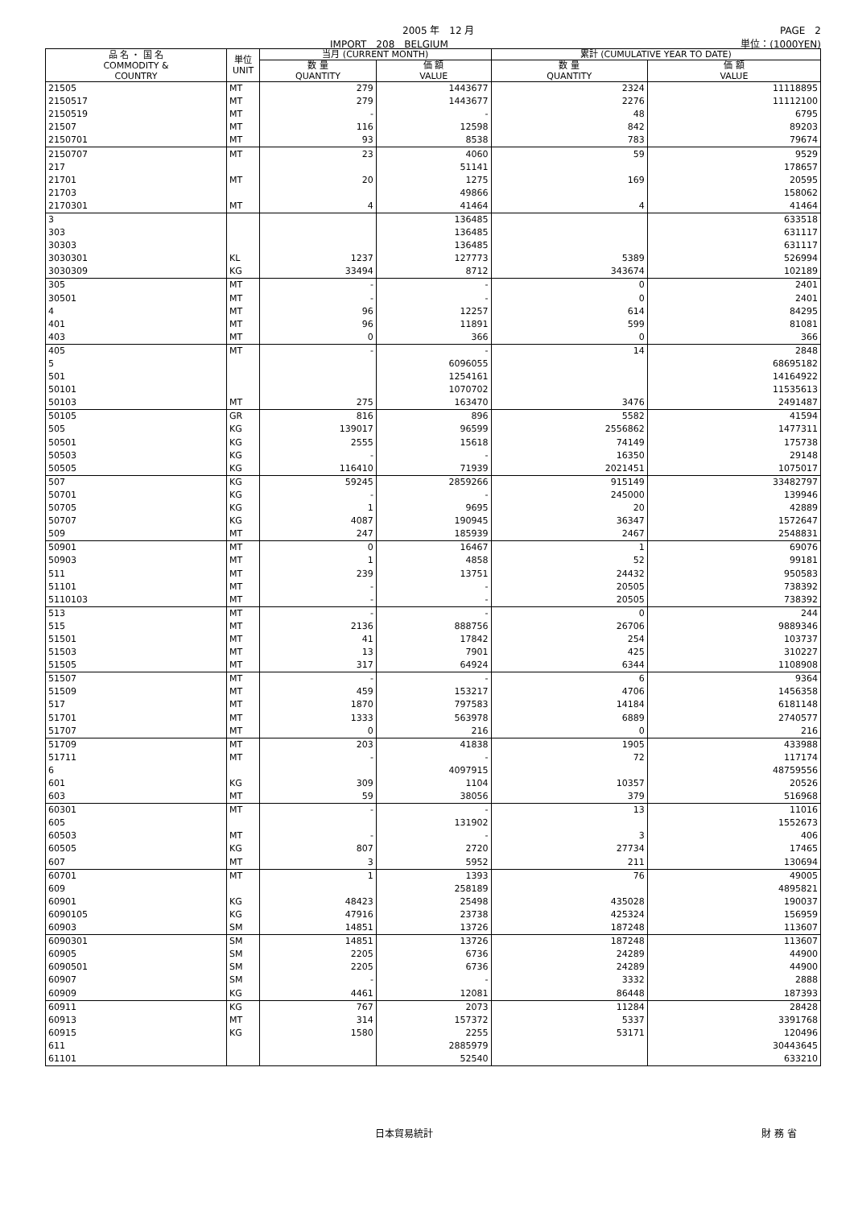2005 年　12 月 PAGE　2
IMPORT　208　BELGIUM 単位：(1000YEN)
| 品 名 ・ 国 名 COMMODITY & COUNTRY | 単位 UNIT | 当月 (CURRENT MONTH) | | 累計 (CUMULATIVE YEAR TO DATE) | |
| --- | --- | --- | --- | --- | --- |
| | | 数 量 QUANTITY | 価 額 VALUE | 数 量 QUANTITY | 価 額 VALUE |
| 21505 | MT | 279 | 1443677 | 2324 | 11118895 |
| 2150517 | MT | 279 | 1443677 | 2276 | 11112100 |
| 2150519 | MT | - | - | 48 | 6795 |
| 21507 | MT | 116 | 12598 | 842 | 89203 |
| 2150701 | MT | 93 | 8538 | 783 | 79674 |
| 2150707 | MT | 23 | 4060 | 59 | 9529 |
| 217 | | | 51141 | | 178657 |
| 21701 | MT | 20 | 1275 | 169 | 20595 |
| 21703 | | | 49866 | | 158062 |
| 2170301 | MT | 4 | 41464 | 4 | 41464 |
| 3 | | | 136485 | | 633518 |
| 303 | | | 136485 | | 631117 |
| 30303 | | | 136485 | | 631117 |
| 3030301 | KL | 1237 | 127773 | 5389 | 526994 |
| 3030309 | KG | 33494 | 8712 | 343674 | 102189 |
| 305 | MT | - | - | 0 | 2401 |
| 30501 | MT | - | - | 0 | 2401 |
| 4 | MT | 96 | 12257 | 614 | 84295 |
| 401 | MT | 96 | 11891 | 599 | 81081 |
| 403 | MT | 0 | 366 | 0 | 366 |
| 405 | MT | - | - | 14 | 2848 |
| 5 | | | 6096055 | | 68695182 |
| 501 | | | 1254161 | | 14164922 |
| 50101 | | | 1070702 | | 11535613 |
| 50103 | MT | 275 | 163470 | 3476 | 2491487 |
| 50105 | GR | 816 | 896 | 5582 | 41594 |
| 505 | KG | 139017 | 96599 | 2556862 | 1477311 |
| 50501 | KG | 2555 | 15618 | 74149 | 175738 |
| 50503 | KG | - | - | 16350 | 29148 |
| 50505 | KG | 116410 | 71939 | 2021451 | 1075017 |
| 507 | KG | 59245 | 2859266 | 915149 | 33482797 |
| 50701 | KG | - | - | 245000 | 139946 |
| 50705 | KG | 1 | 9695 | 20 | 42889 |
| 50707 | KG | 4087 | 190945 | 36347 | 1572647 |
| 509 | MT | 247 | 185939 | 2467 | 2548831 |
| 50901 | MT | 0 | 16467 | 1 | 69076 |
| 50903 | MT | 1 | 4858 | 52 | 99181 |
| 511 | MT | 239 | 13751 | 24432 | 950583 |
| 51101 | MT | - | - | 20505 | 738392 |
| 5110103 | MT | - | - | 20505 | 738392 |
| 513 | MT | - | - | 0 | 244 |
| 515 | MT | 2136 | 888756 | 26706 | 9889346 |
| 51501 | MT | 41 | 17842 | 254 | 103737 |
| 51503 | MT | 13 | 7901 | 425 | 310227 |
| 51505 | MT | 317 | 64924 | 6344 | 1108908 |
| 51507 | MT | - | - | 6 | 9364 |
| 51509 | MT | 459 | 153217 | 4706 | 1456358 |
| 517 | MT | 1870 | 797583 | 14184 | 6181148 |
| 51701 | MT | 1333 | 563978 | 6889 | 2740577 |
| 51707 | MT | 0 | 216 | 0 | 216 |
| 51709 | MT | 203 | 41838 | 1905 | 433988 |
| 51711 | MT | - | - | 72 | 117174 |
| 6 | | | 4097915 | | 48759556 |
| 601 | KG | 309 | 1104 | 10357 | 20526 |
| 603 | MT | 59 | 38056 | 379 | 516968 |
| 60301 | MT | - | - | 13 | 11016 |
| 605 | | | 131902 | | 1552673 |
| 60503 | MT | - | - | 3 | 406 |
| 60505 | KG | 807 | 2720 | 27734 | 17465 |
| 607 | MT | 3 | 5952 | 211 | 130694 |
| 60701 | MT | 1 | 1393 | 76 | 49005 |
| 609 | | | 258189 | | 4895821 |
| 60901 | KG | 48423 | 25498 | 435028 | 190037 |
| 6090105 | KG | 47916 | 23738 | 425324 | 156959 |
| 60903 | SM | 14851 | 13726 | 187248 | 113607 |
| 6090301 | SM | 14851 | 13726 | 187248 | 113607 |
| 60905 | SM | 2205 | 6736 | 24289 | 44900 |
| 6090501 | SM | 2205 | 6736 | 24289 | 44900 |
| 60907 | SM | - | - | 3332 | 2888 |
| 60909 | KG | 4461 | 12081 | 86448 | 187393 |
| 60911 | KG | 767 | 2073 | 11284 | 28428 |
| 60913 | MT | 314 | 157372 | 5337 | 3391768 |
| 60915 | KG | 1580 | 2255 | 53171 | 120496 |
| 611 | | | 2885979 | | 30443645 |
| 61101 | | | 52540 | | 633210 |
日本貿易統計 財 務 省